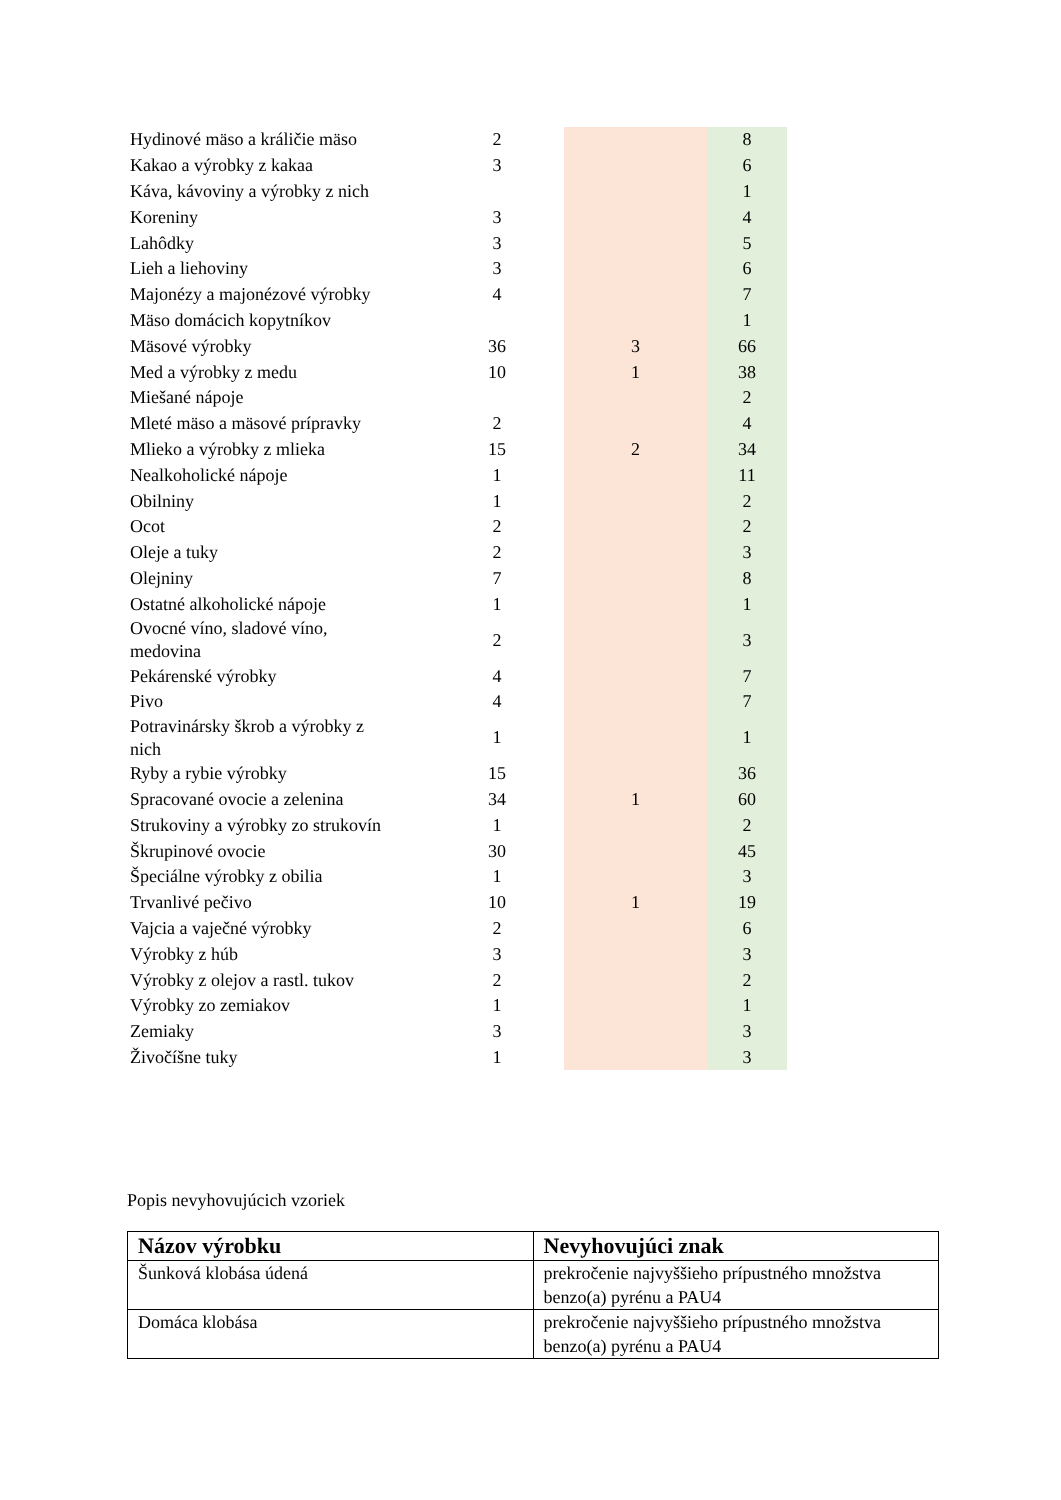| Hydinové mäso a králičie mäso | 2 | | 8 |
| Kakao a výrobky z kakaa | 3 | | 6 |
| Káva, kávoviny a výrobky z nich | | | 1 |
| Koreniny | 3 | | 4 |
| Lahôdky | 3 | | 5 |
| Lieh a liehoviny | 3 | | 6 |
| Majonézy a majonézové výrobky | 4 | | 7 |
| Mäso domácich kopytníkov | | | 1 |
| Mäsové výrobky | 36 | 3 | 66 |
| Med a výrobky z medu | 10 | 1 | 38 |
| Miešané nápoje | | | 2 |
| Mleté mäso a mäsové prípravky | 2 | | 4 |
| Mlieko a výrobky z mlieka | 15 | 2 | 34 |
| Nealkoholické nápoje | 1 | | 11 |
| Obilniny | 1 | | 2 |
| Ocot | 2 | | 2 |
| Oleje a tuky | 2 | | 3 |
| Olejniny | 7 | | 8 |
| Ostatné alkoholické nápoje | 1 | | 1 |
| Ovocné víno, sladové víno, medovina | 2 | | 3 |
| Pekárenské výrobky | 4 | | 7 |
| Pivo | 4 | | 7 |
| Potravinársky škrob a výrobky z nich | 1 | | 1 |
| Ryby a rybie výrobky | 15 | | 36 |
| Spracované ovocie a zelenina | 34 | 1 | 60 |
| Strukoviny a výrobky zo strukovín | 1 | | 2 |
| Škrupinové ovocie | 30 | | 45 |
| Špeciálne výrobky z obilia | 1 | | 3 |
| Trvanlivé pečivo | 10 | 1 | 19 |
| Vajcia a vaječné výrobky | 2 | | 6 |
| Výrobky z húb | 3 | | 3 |
| Výrobky z olejov a rastl. tukov | 2 | | 2 |
| Výrobky zo zemiakov | 1 | | 1 |
| Zemiaky | 3 | | 3 |
| Živočíšne tuky | 1 | | 3 |
Popis nevyhovujúcich vzoriek
| Názov výrobku | Nevyhovujúci znak |
| --- | --- |
| Šunková klobása údená | prekročenie najvyššieho prípustného množstva benzo(a) pyrénu a PAU4 |
| Domáca klobása | prekročenie najvyššieho prípustného množstva benzo(a) pyrénu a PAU4 |